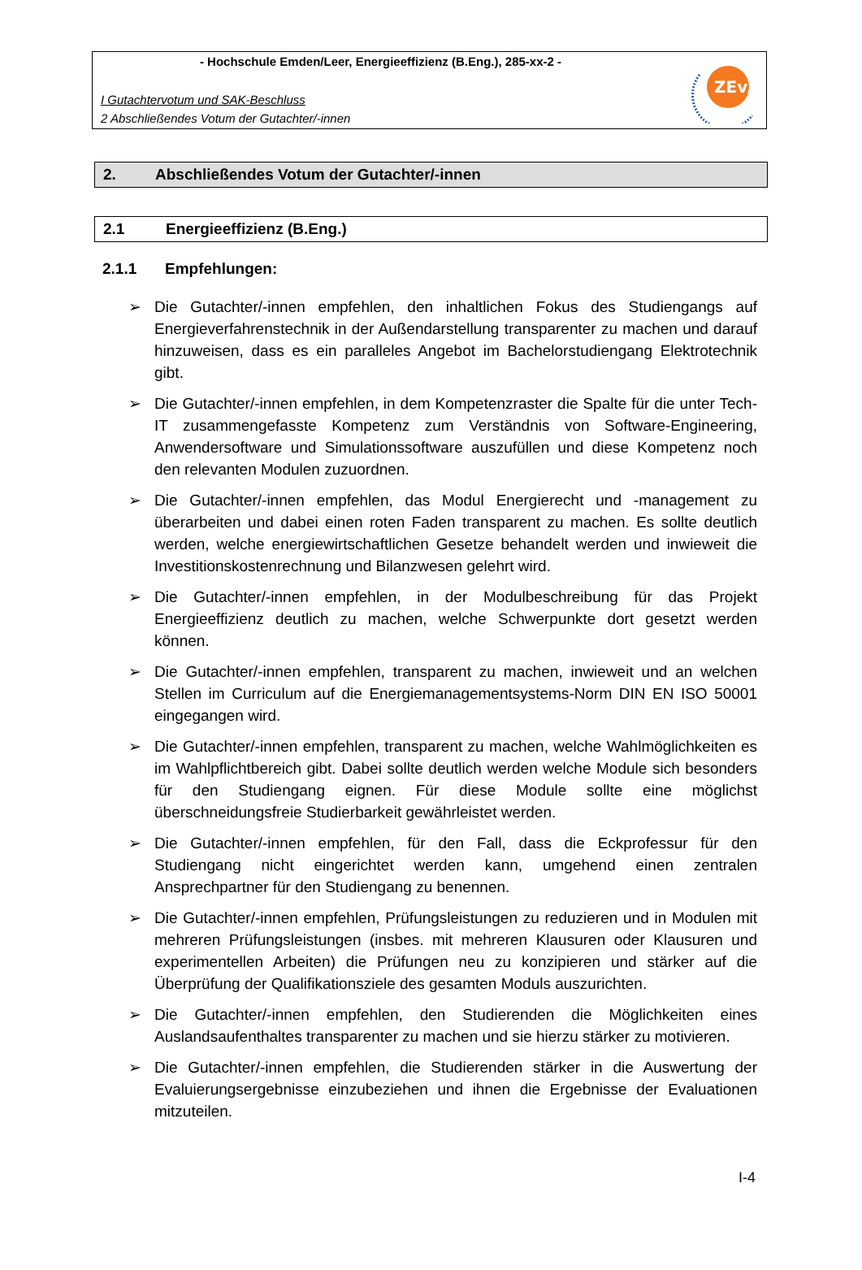- Hochschule Emden/Leer, Energieeffizienz (B.Eng.), 285-xx-2 -
I Gutachtervotum und SAK-Beschluss
2 Abschließendes Votum der Gutachter/-innen
ZEvA
2. Abschließendes Votum der Gutachter/-innen
2.1 Energieeffizienz (B.Eng.)
2.1.1 Empfehlungen:
➢ Die Gutachter/-innen empfehlen, den inhaltlichen Fokus des Studiengangs auf Energieverfahrenstechnik in der Außendarstellung transparenter zu machen und darauf hinzuweisen, dass es ein paralleles Angebot im Bachelorstudiengang Elektrotechnik gibt.
➢ Die Gutachter/-innen empfehlen, in dem Kompetenzraster die Spalte für die unter Tech-IT zusammengefasste Kompetenz zum Verständnis von Software-Engineering, Anwendersoftware und Simulationssoftware auszufüllen und diese Kompetenz noch den relevanten Modulen zuzuordnen.
➢ Die Gutachter/-innen empfehlen, das Modul Energierecht und -management zu überarbeiten und dabei einen roten Faden transparent zu machen. Es sollte deutlich werden, welche energiewirtschaftlichen Gesetze behandelt werden und inwieweit die Investitionskostenrechnung und Bilanzwesen gelehrt wird.
➢ Die Gutachter/-innen empfehlen, in der Modulbeschreibung für das Projekt Energieeffizienz deutlich zu machen, welche Schwerpunkte dort gesetzt werden können.
➢ Die Gutachter/-innen empfehlen, transparent zu machen, inwieweit und an welchen Stellen im Curriculum auf die Energiemanagementsystems-Norm DIN EN ISO 50001 eingegangen wird.
➢ Die Gutachter/-innen empfehlen, transparent zu machen, welche Wahlmöglichkeiten es im Wahlpflichtbereich gibt. Dabei sollte deutlich werden welche Module sich besonders für den Studiengang eignen. Für diese Module sollte eine möglichst überschneidungsfreie Studierbarkeit gewährleistet werden.
➢ Die Gutachter/-innen empfehlen, für den Fall, dass die Eckprofessur für den Studiengang nicht eingerichtet werden kann, umgehend einen zentralen Ansprechpartner für den Studiengang zu benennen.
➢ Die Gutachter/-innen empfehlen, Prüfungsleistungen zu reduzieren und in Modulen mit mehreren Prüfungsleistungen (insbes. mit mehreren Klausuren oder Klausuren und experimentellen Arbeiten) die Prüfungen neu zu konzipieren und stärker auf die Überprüfung der Qualifikationsziele des gesamten Moduls auszurichten.
➢ Die Gutachter/-innen empfehlen, den Studierenden die Möglichkeiten eines Auslandsaufenthaltes transparenter zu machen und sie hierzu stärker zu motivieren.
➢ Die Gutachter/-innen empfehlen, die Studierenden stärker in die Auswertung der Evaluierungsergebnisse einzubeziehen und ihnen die Ergebnisse der Evaluationen mitzuteilen.
I-4